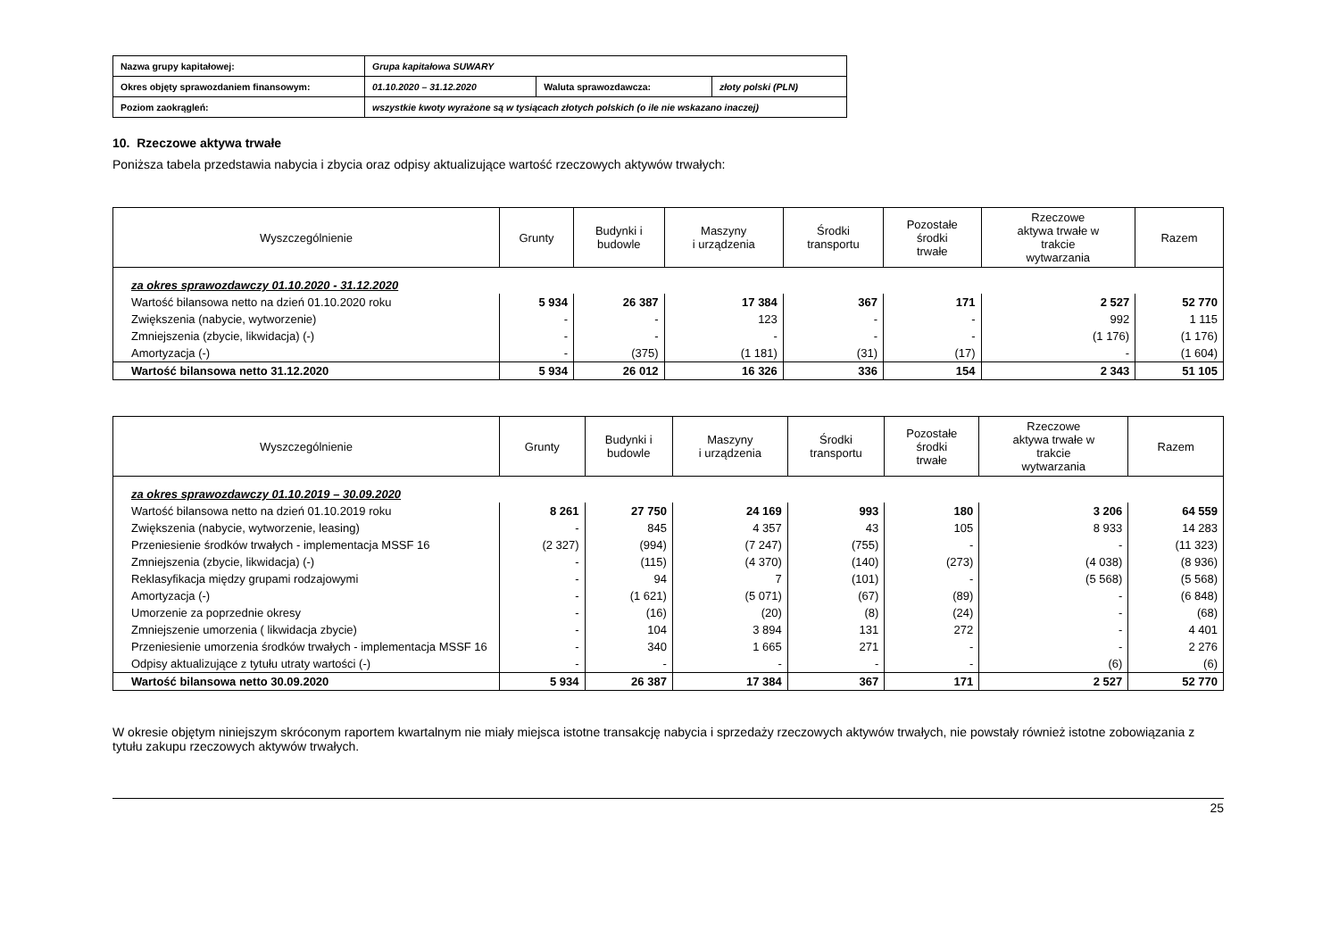| Nazwa grupy kapitałowej: | Grupa kapitałowa SUWARY | | |
| Okres objęty sprawozdaniem finansowym: | 01.10.2020 – 31.12.2020 | Waluta sprawozdawcza: | złoty polski (PLN) |
| Poziom zaokrągleń: | wszystkie kwoty wyrażone są w tysiącach złotych polskich (o ile nie wskazano inaczej) | | |
10. Rzeczowe aktywa trwałe
Poniższa tabela przedstawia nabycia i zbycia oraz odpisy aktualizujące wartość rzeczowych aktywów trwałych:
| Wyszczególnienie | Grunty | Budynki i budowle | Maszyny i urządzenia | Środki transportu | Pozostałe środki trwałe | Rzeczowe aktywa trwałe w trakcie wytwarzania | Razem |
| --- | --- | --- | --- | --- | --- | --- | --- |
| za okres sprawozdawczy 01.10.2020 - 31.12.2020 | | | | | | | |
| Wartość bilansowa netto na dzień 01.10.2020 roku | 5 934 | 26 387 | 17 384 | 367 | 171 | 2 527 | 52 770 |
| Zwiększenia (nabycie, wytworzenie) | - | - | 123 | - | - | 992 | 1 115 |
| Zmniejszenia (zbycie, likwidacja) (-) | - | - | - | - | - | (1 176) | (1 176) |
| Amortyzacja (-) | - | (375) | (1 181) | (31) | (17) | - | (1 604) |
| Wartość bilansowa netto 31.12.2020 | 5 934 | 26 012 | 16 326 | 336 | 154 | 2 343 | 51 105 |
| Wyszczególnienie | Grunty | Budynki i budowle | Maszyny i urządzenia | Środki transportu | Pozostałe środki trwałe | Rzeczowe aktywa trwałe w trakcie wytwarzania | Razem |
| --- | --- | --- | --- | --- | --- | --- | --- |
| za okres sprawozdawczy 01.10.2019 – 30.09.2020 | | | | | | | |
| Wartość bilansowa netto na dzień 01.10.2019 roku | 8 261 | 27 750 | 24 169 | 993 | 180 | 3 206 | 64 559 |
| Zwiększenia (nabycie, wytworzenie, leasing) | - | 845 | 4 357 | 43 | 105 | 8 933 | 14 283 |
| Przeniesienie środków trwałych - implementacja MSSF 16 | (2 327) | (994) | (7 247) | (755) | - | - | (11 323) |
| Zmniejszenia (zbycie, likwidacja) (-) | - | (115) | (4 370) | (140) | (273) | (4 038) | (8 936) |
| Reklasyfikacja między grupami rodzajowymi | - | 94 | 7 | (101) | - | (5 568) | (5 568) |
| Amortyzacja (-) | - | (1 621) | (5 071) | (67) | (89) | - | (6 848) |
| Umorzenie za poprzednie okresy | - | (16) | (20) | (8) | (24) | - | (68) |
| Zmniejszenie umorzenia ( likwidacja zbycie) | - | 104 | 3 894 | 131 | 272 | - | 4 401 |
| Przeniesienie umorzenia środków trwałych - implementacja MSSF 16 | - | 340 | 1 665 | 271 | - | - | 2 276 |
| Odpisy aktualizujące z tytułu utraty wartości (-) | - | - | - | - | - | (6) | (6) |
| Wartość bilansowa netto 30.09.2020 | 5 934 | 26 387 | 17 384 | 367 | 171 | 2 527 | 52 770 |
W okresie objętym niniejszym skróconym raportem kwartalnym nie miały miejsca istotne transakcję nabycia i sprzedaży rzeczowych aktywów trwałych, nie powstały również istotne zobowiązania z tytułu zakupu rzeczowych aktywów trwałych.
25